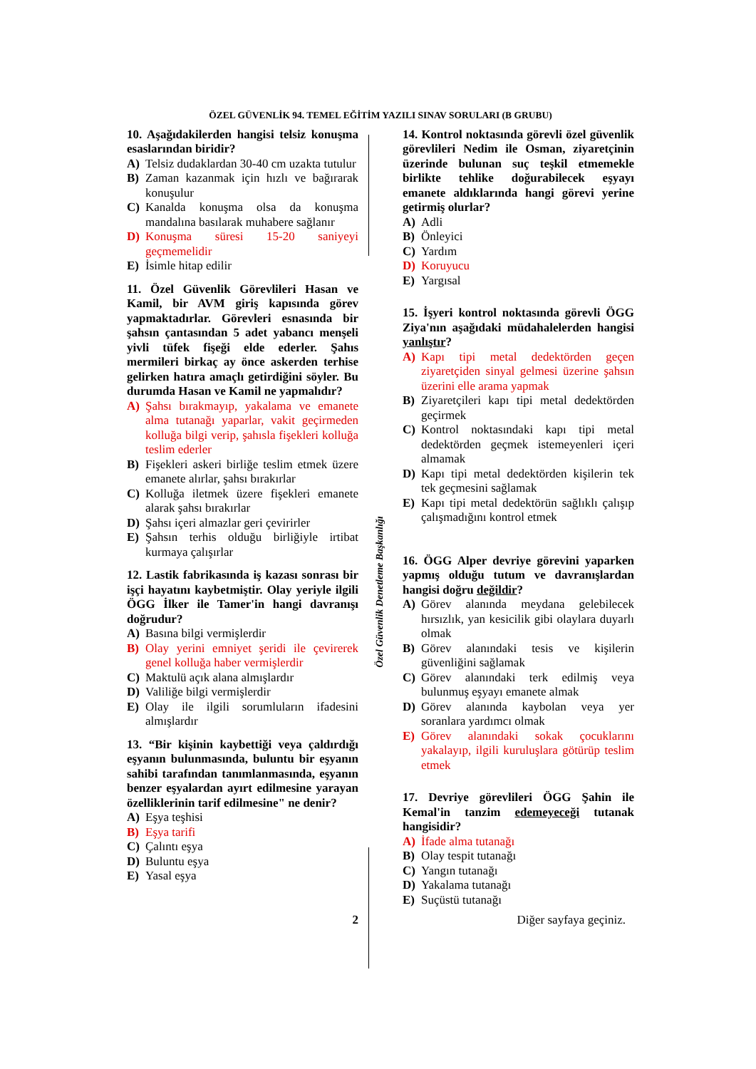ÖZEL GÜVENLİK 94. TEMEL EĞİTİM YAZILI SINAV SORULARI (B GRUBU)
10. Aşağıdakilerden hangisi telsiz konuşma esaslarından biridir?
A) Telsiz dudaklardan 30-40 cm uzakta tutulur
B) Zaman kazanmak için hızlı ve bağırarak konuşulur
C) Kanalda konuşma olsa da konuşma mandalına basılarak muhabere sağlanır
D) Konuşma süresi 15-20 saniyeyi geçmemelidir
E) İsimle hitap edilir
11. Özel Güvenlik Görevlileri Hasan ve Kamil, bir AVM giriş kapısında görev yapmaktadırlar. Görevleri esnasında bir şahsın çantasından 5 adet yabancı menşeli yivli tüfek fişeği elde ederler. Şahıs mermileri birkaç ay önce askerden terhise gelirken hatıra amaçlı getirdiğini söyler. Bu durumda Hasan ve Kamil ne yapmalıdır?
A) Şahsı bırakmayıp, yakalama ve emanete alma tutanağı yaparlar, vakit geçirmeden kolluğa bilgi verip, şahısla fişekleri kolluğa teslim ederler
B) Fişekleri askeri birliğe teslim etmek üzere emanete alırlar, şahsı bırakırlar
C) Kolluğa iletmek üzere fişekleri emanete alarak şahsı bırakırlar
D) Şahsı içeri almazlar geri çevirirler
E) Şahsın terhis olduğu birliğiyle irtibat kurmaya çalışırlar
12. Lastik fabrikasında iş kazası sonrası bir işçi hayatını kaybetmiştir. Olay yeriyle ilgili ÖGG İlker ile Tamer'in hangi davranışı doğrudur?
A) Basına bilgi vermişlerdir
B) Olay yerini emniyet şeridi ile çevirerek genel kolluğa haber vermişlerdir
C) Maktulü açık alana almışlardır
D) Valiliğe bilgi vermişlerdir
E) Olay ile ilgili sorumluların ifadesini almışlardır
13. “Bir kişinin kaybettiği veya çaldırdığı eşyanın bulunmasında, buluntu bir eşyanın sahibi tarafından tanımlanmasında, eşyanın benzer eşyalardan ayırt edilmesine yarayan özelliklerinin tarif edilmesine" ne denir?
A) Eşya teşhisi
B) Eşya tarifi
C) Çalıntı eşya
D) Buluntu eşya
E) Yasal eşya
Özel Güvenlik Denetleme Başkanlığı
14. Kontrol noktasında görevli özel güvenlik görevlileri Nedim ile Osman, ziyaretçinin üzerinde bulunan suç teşkil etmemekle birlikte tehlike doğurabilecek eşyayı emanete aldıklarında hangi görevi yerine getirmiş olurlar?
A) Adli
B) Önleyici
C) Yardım
D) Koruyucu
E) Yargısal
15. İşyeri kontrol noktasında görevli ÖGG Ziya'nın aşağıdaki müdahalelerden hangisi yanlıştır?
A) Kapı tipi metal dedektörden geçen ziyaretçiden sinyal gelmesi üzerine şahsın üzerini elle arama yapmak
B) Ziyaretçileri kapı tipi metal dedektörden geçirmek
C) Kontrol noktasındaki kapı tipi metal dedektörden geçmek istemeyenleri içeri almamak
D) Kapı tipi metal dedektörden kişilerin tek tek geçmesini sağlamak
E) Kapı tipi metal dedektörün sağlıklı çalışıp çalışmadığını kontrol etmek
16. ÖGG Alper devriye görevini yaparken yapmış olduğu tutum ve davranışlardan hangisi doğru değildir?
A) Görev alanında meydana gelebilecek hırsızlık, yan kesicilik gibi olaylara duyarlı olmak
B) Görev alanındaki tesis ve kişilerin güvenliğini sağlamak
C) Görev alanındaki terk edilmiş veya bulunmuş eşyayı emanete almak
D) Görev alanında kaybolan veya yer soranlara yardımcı olmak
E) Görev alanındaki sokak çocuklarını yakalayıp, ilgili kuruluşlara götürüp teslim etmek
17. Devriye görevlileri ÖGG Şahin ile Kemal'in tanzim edemeyeceği tutanak hangisidir?
A) İfade alma tutanağı
B) Olay tespit tutanağı
C) Yangın tutanağı
D) Yakalama tutanağı
E) Suçüstü tutanağı
2 Diğer sayfaya geçiniz.